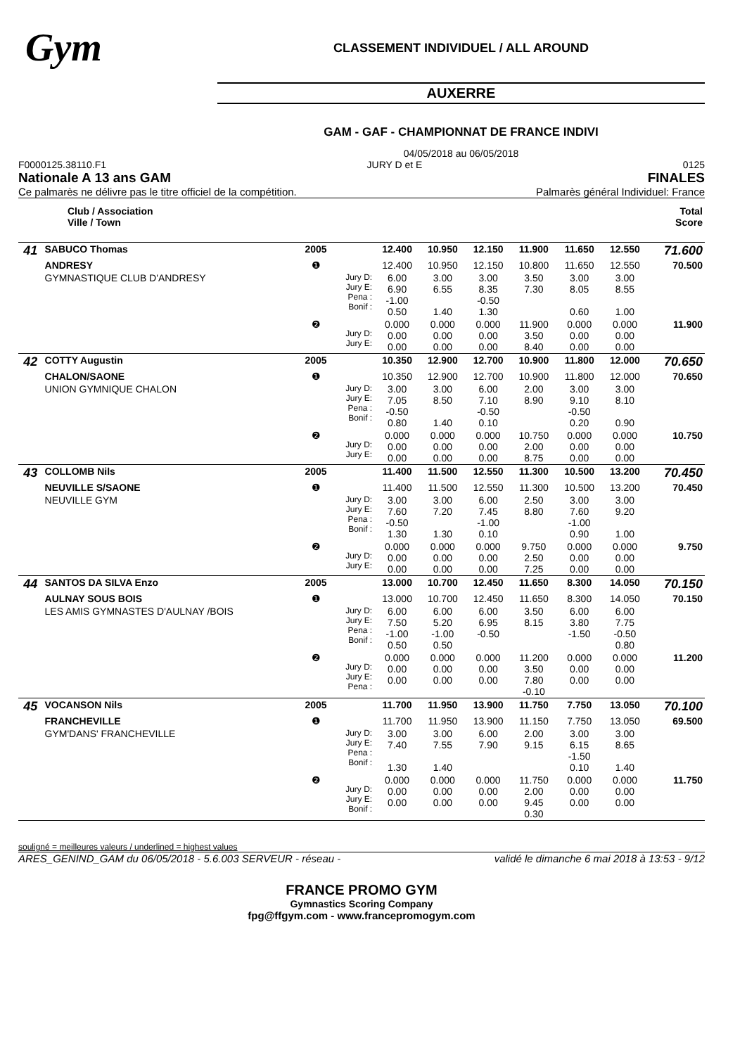Gym
CLASSEMENT INDIVIDUEL / ALL AROUND
AUXERRE
GAM - GAF - CHAMPIONNAT DE FRANCE INDIVI
04/05/2018 au 06/05/2018
F0000125.38110.F1 JURY D et E 0125
Nationale A 13 ans GAM FINALES
Ce palmarès ne délivre pas le titre officiel de la compétition. Palmarès général Individuel: France
| Club / Association Ville / Town | | | | | | | | | | Total Score |
| 41 | SABUCO Thomas | 2005 | | 12.400 | 10.950 | 12.150 | 11.900 | 11.650 | 12.550 | 71.600 |
| | ANDRESY | ❶ | | 12.400 | 10.950 | 12.150 | 10.800 | 11.650 | 12.550 | 70.500 |
| | GYMNASTIQUE CLUB D'ANDRESY | | Jury D: Jury E: Pena : Bonif : | 6.00 6.90 -1.00 0.50 | 3.00 6.55 1.40 | 3.00 8.35 -0.50 1.30 | 3.50 7.30 | 3.00 8.05 0.60 | 3.00 8.55 1.00 | |
| | | ❷ | Jury D: Jury E: | 0.000 0.00 0.00 | 0.000 0.00 0.00 | 0.000 0.00 0.00 | 11.900 3.50 8.40 | 0.000 0.00 0.00 | 0.000 0.00 0.00 | 11.900 |
| 42 | COTTY Augustin | 2005 | | 10.350 | 12.900 | 12.700 | 10.900 | 11.800 | 12.000 | 70.650 |
| | CHALON/SAONE | ❶ | | 10.350 | 12.900 | 12.700 | 10.900 | 11.800 | 12.000 | 70.650 |
| | UNION GYMNIQUE CHALON | | Jury D: Jury E: Pena : Bonif : | 3.00 7.05 -0.50 0.80 | 3.00 8.50 1.40 | 6.00 7.10 -0.50 0.10 | 2.00 8.90 | 3.00 9.10 -0.50 0.20 | 3.00 8.10 0.90 | |
| | | ❷ | Jury D: Jury E: | 0.000 0.00 0.00 | 0.000 0.00 0.00 | 0.000 0.00 0.00 | 10.750 2.00 8.75 | 0.000 0.00 0.00 | 0.000 0.00 0.00 | 10.750 |
| 43 | COLLOMB Nils | 2005 | | 11.400 | 11.500 | 12.550 | 11.300 | 10.500 | 13.200 | 70.450 |
| | NEUVILLE S/SAONE | ❶ | | 11.400 | 11.500 | 12.550 | 11.300 | 10.500 | 13.200 | 70.450 |
| | NEUVILLE GYM | | Jury D: Jury E: Pena : Bonif : | 3.00 7.60 -0.50 1.30 | 3.00 7.20 1.30 | 6.00 7.45 -1.00 0.10 | 2.50 8.80 | 3.00 7.60 -1.00 0.90 | 3.00 9.20 1.00 | |
| | | ❷ | Jury D: Jury E: | 0.000 0.00 0.00 | 0.000 0.00 0.00 | 0.000 0.00 0.00 | 9.750 2.50 7.25 | 0.000 0.00 0.00 | 0.000 0.00 0.00 | 9.750 |
| 44 | SANTOS DA SILVA Enzo | 2005 | | 13.000 | 10.700 | 12.450 | 11.650 | 8.300 | 14.050 | 70.150 |
| | AULNAY SOUS BOIS | ❶ | | 13.000 | 10.700 | 12.450 | 11.650 | 8.300 | 14.050 | 70.150 |
| | LES AMIS GYMNASTES D'AULNAY /BOIS | | Jury D: Jury E: Pena : Bonif : | 6.00 7.50 -1.00 0.50 | 6.00 5.20 -1.00 0.50 | 6.00 6.95 -0.50 | 3.50 8.15 | 6.00 3.80 -1.50 | 6.00 7.75 -0.50 0.80 | |
| | | ❷ | Jury D: Jury E: Pena : | 0.000 0.00 0.00 | 0.000 0.00 0.00 | 0.000 0.00 0.00 | 11.200 3.50 7.80 -0.10 | 0.000 0.00 0.00 | 0.000 0.00 0.00 | 11.200 |
| 45 | VOCANSON Nils | 2005 | | 11.700 | 11.950 | 13.900 | 11.750 | 7.750 | 13.050 | 70.100 |
| | FRANCHEVILLE | ❶ | | 11.700 | 11.950 | 13.900 | 11.150 | 7.750 | 13.050 | 69.500 |
| | GYM'DANS' FRANCHEVILLE | | Jury D: Jury E: Pena : Bonif : | 3.00 7.40 1.30 | 3.00 7.55 1.40 | 6.00 7.90 | 2.00 9.15 | 3.00 6.15 -1.50 0.10 | 3.00 8.65 1.40 | |
| | | ❷ | Jury D: Jury E: Bonif : | 0.000 0.00 0.00 | 0.000 0.00 0.00 | 0.000 0.00 0.00 | 11.750 2.00 9.45 0.30 | 0.000 0.00 0.00 | 0.000 0.00 0.00 | 11.750 |
souligné = meilleures valeurs / underlined = highest values
ARES_GENIND_GAM du 06/05/2018 - 5.6.003 SERVEUR - réseau - validé le dimanche 6 mai 2018 à 13:53 - 9/12
FRANCE PROMO GYM
Gymnastics Scoring Company
fpg@ffgym.com - www.francepromogym.com